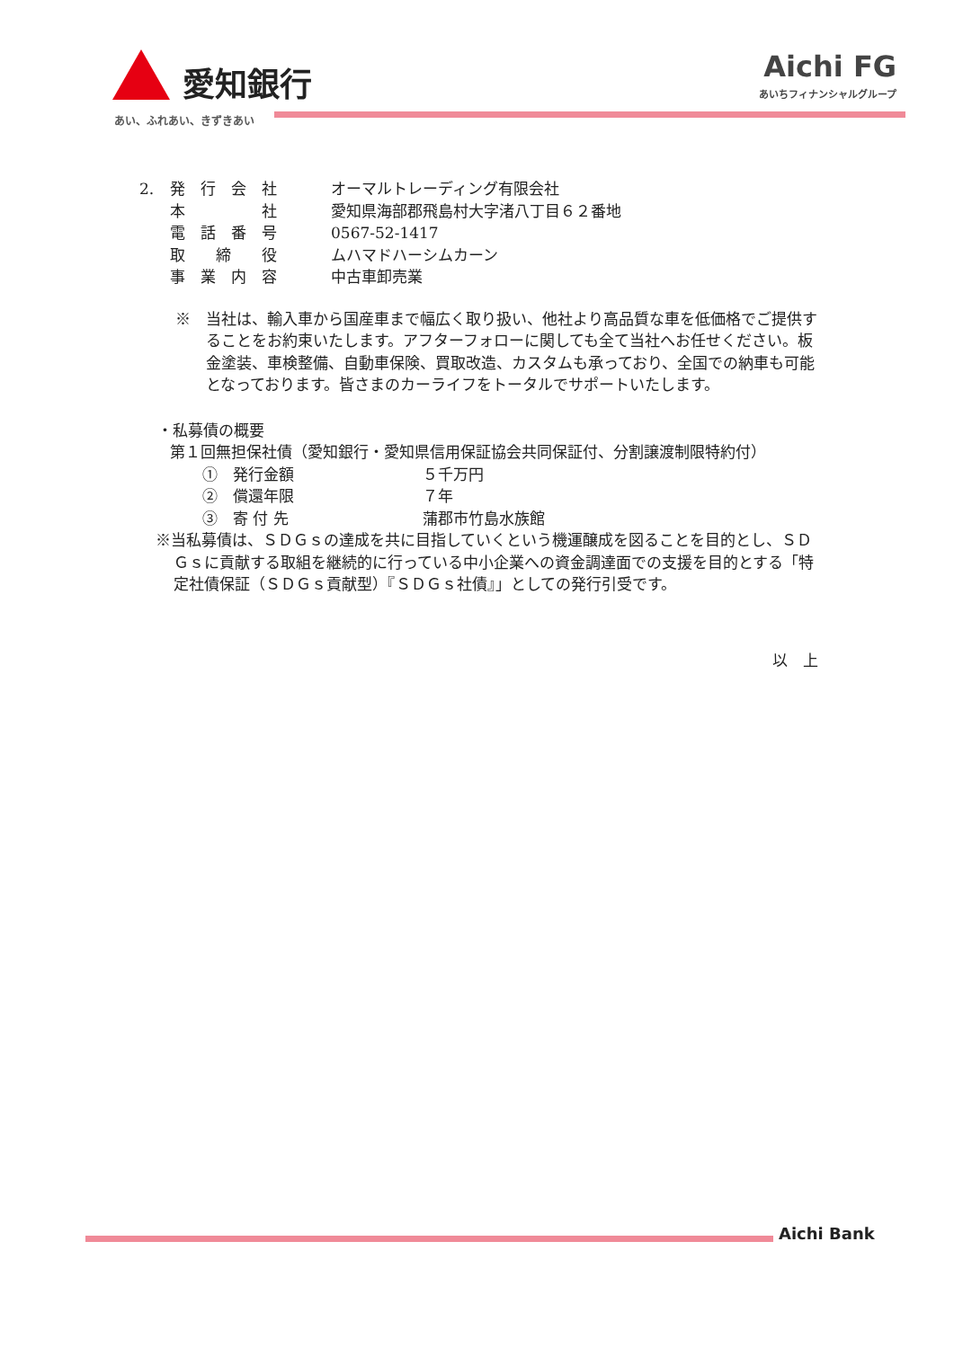愛知銀行
あい、ふれあい、きずきあい
Aichi FG
あいちフィナンシャルグループ
2. 発　行　会　社 オーマルトレーディング有限会社
本　　　　　社 愛知県海部郡飛島村大字渚八丁目６２番地
電　話　番　号 0567-52-1417
取　　締　　役 ムハマドハーシムカーン
事　業　内　容 中古車卸売業
※　当社は、輸入車から国産車まで幅広く取り扱い、他社より高品質な車を低価格でご提供することをお約束いたします。アフターフォローに関しても全て当社へお任せください。板金塗装、車検整備、自動車保険、買取改造、カスタムも承っており、全国での納車も可能となっております。皆さまのカーライフをトータルでサポートいたします。
・私募債の概要
第１回無担保社債（愛知銀行・愛知県信用保証協会共同保証付、分割譲渡制限特約付）
①　発行金額 ５千万円
②　償還年限 ７年
③　寄 付 先 蒲郡市竹島水族館
※当私募債は、ＳＤＧｓの達成を共に目指していくという機運醸成を図ることを目的とし、ＳＤＧｓに貢献する取組を継続的に行っている中小企業への資金調達面での支援を目的とする「特定社債保証（ＳＤＧｓ貢献型）『ＳＤＧｓ社債』」としての発行引受です。
以　上
Aichi Bank